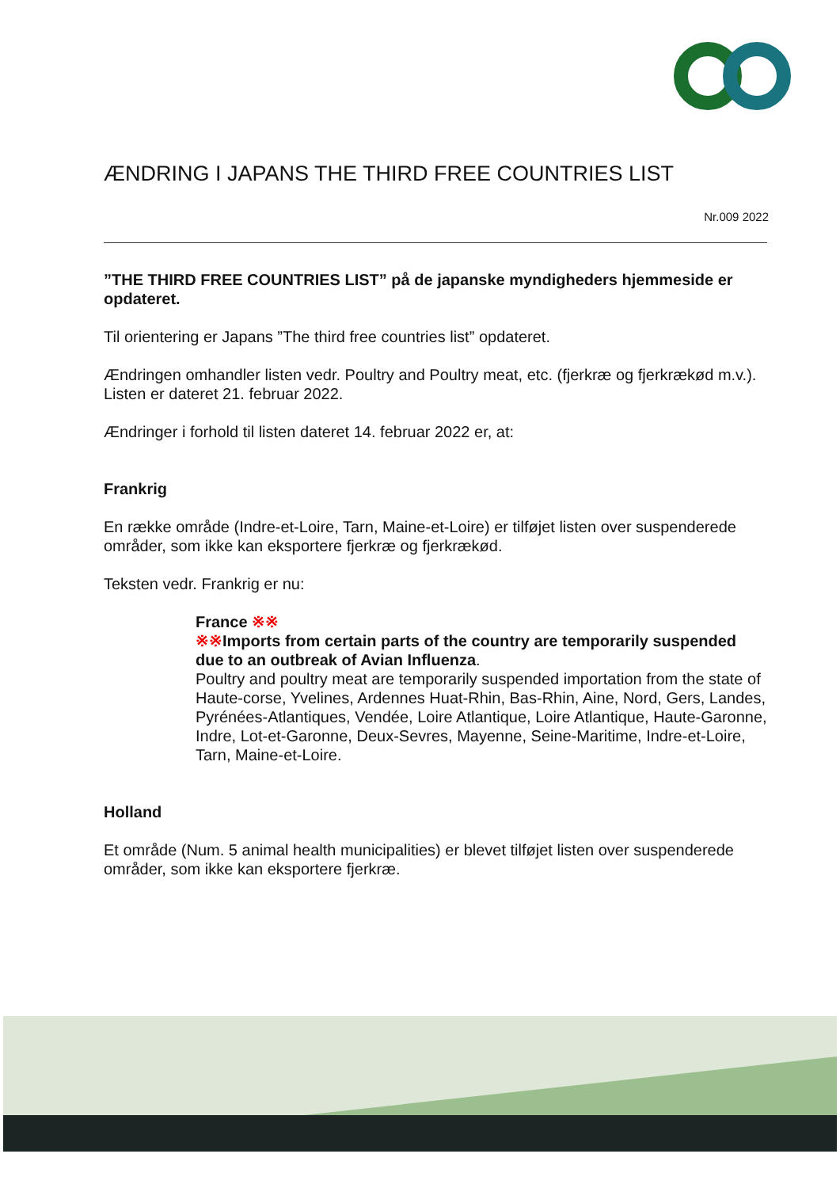ÆNDRING I JAPANS THE THIRD FREE COUNTRIES LIST
Nr.009 2022
”THE THIRD FREE COUNTRIES LIST” på de japanske myndigheders hjemmeside er opdateret.
Til orientering er Japans ”The third free countries list” opdateret.
Ændringen omhandler listen vedr. Poultry and Poultry meat, etc. (fjerkræ og fjerkrækød m.v.). Listen er dateret 21. februar 2022.
Ændringer i forhold til listen dateret 14. februar 2022 er, at:
Frankrig
En række område (Indre-et-Loire, Tarn, Maine-et-Loire) er tilføjet listen over suspenderede områder, som ikke kan eksportere fjerkræ og fjerkrækød.
Teksten vedr. Frankrig er nu:
France ※※
※※Imports from certain parts of the country are temporarily suspended due to an outbreak of Avian Influenza.
Poultry and poultry meat are temporarily suspended importation from the state of Haute-corse, Yvelines, Ardennes Huat-Rhin, Bas-Rhin, Aine, Nord, Gers, Landes, Pyrénées-Atlantiques, Vendée, Loire Atlantique, Loire Atlantique, Haute-Garonne, Indre, Lot-et-Garonne, Deux-Sevres, Mayenne, Seine-Maritime, Indre-et-Loire, Tarn, Maine-et-Loire.
Holland
Et område (Num. 5 animal health municipalities) er blevet tilføjet listen over suspenderede områder, som ikke kan eksportere fjerkræ.